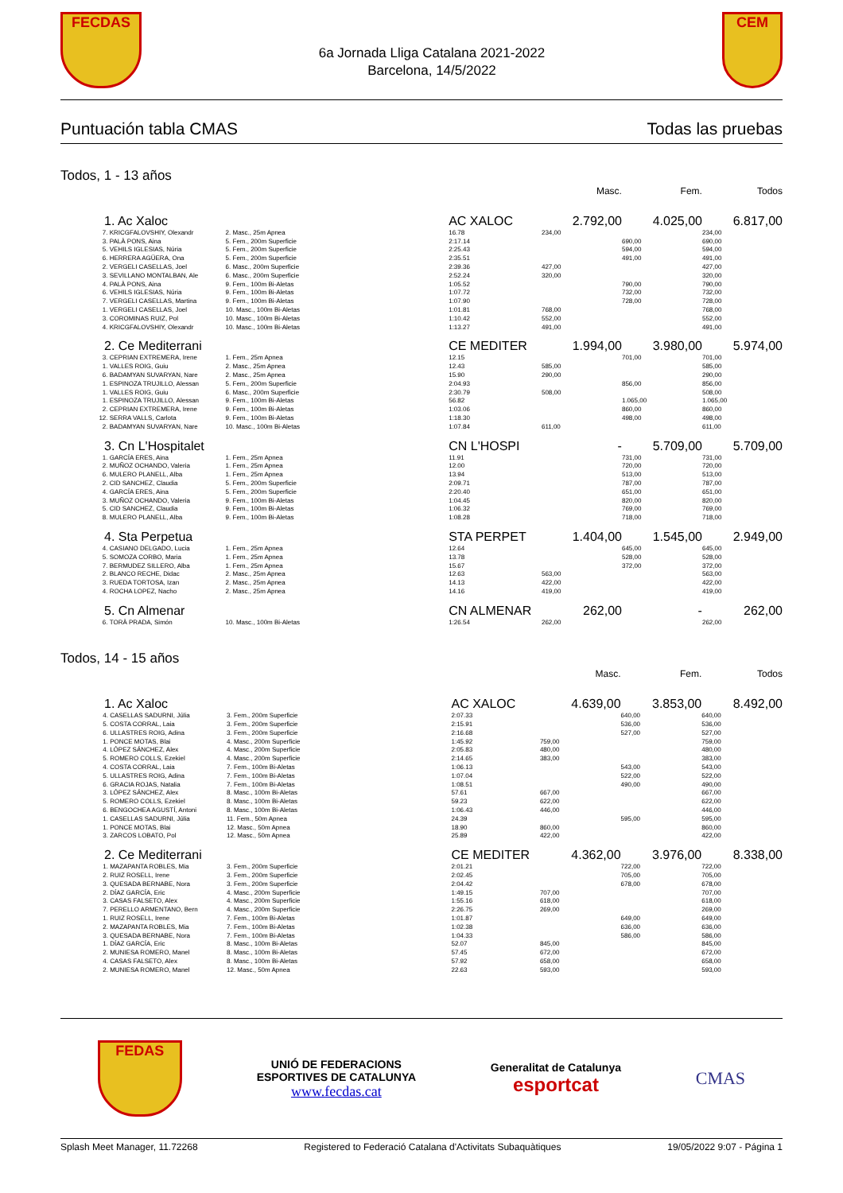FECDAS
6a Jornada Lliga Catalana 2021-2022
Barcelona, 14/5/2022
CEM
Puntuación tabla CMAS Todas las pruebas
Todos, 1 - 13 años
| | | | | Masc. | Fem. | Todos |
| 1. Ac Xaloc | | | AC XALOC | 2.792,00 | 4.025,00 | 6.817,00 |
| 7. | KRICGFALOVSHIY, Olexandr | 2. Masc., 25m Apnea | 16.78 | 234,00 | | 234,00 |
| 3. | PALÀ PONS, Aina | 5. Fem., 200m Superficie | 2:17.14 | | 690,00 | 690,00 |
| 5. | VEHILS IGLESIAS, Núria | 5. Fem., 200m Superficie | 2:25.43 | | 594,00 | 594,00 |
| 6. | HERRERA AGÜERA, Ona | 5. Fem., 200m Superficie | 2:35.51 | | 491,00 | 491,00 |
| 2. | VERGELI CASELLAS, Joel | 6. Masc., 200m Superficie | 2:39.36 | 427,00 | | 427,00 |
| 3. | SEVILLANO MONTALBAN, Ale | 6. Masc., 200m Superficie | 2:52.24 | 320,00 | | 320,00 |
| 4. | PALÀ PONS, Aina | 9. Fem., 100m Bi-Aletas | 1:05.52 | | 790,00 | 790,00 |
| 6. | VEHILS IGLESIAS, Núria | 9. Fem., 100m Bi-Aletas | 1:07.72 | | 732,00 | 732,00 |
| 7. | VERGELI CASELLAS, Martina | 9. Fem., 100m Bi-Aletas | 1:07.90 | | 728,00 | 728,00 |
| 1. | VERGELI CASELLAS, Joel | 10. Masc., 100m Bi-Aletas | 1:01.81 | 768,00 | | 768,00 |
| 3. | COROMINAS RUIZ, Pol | 10. Masc., 100m Bi-Aletas | 1:10.42 | 552,00 | | 552,00 |
| 4. | KRICGFALOVSHIY, Olexandr | 10. Masc., 100m Bi-Aletas | 1:13.27 | 491,00 | | 491,00 |
| 2. Ce Mediterrani | | | CE MEDITER | 1.994,00 | 3.980,00 | 5.974,00 |
| 3. | CEPRIAN EXTREMERA, Irene | 1. Fem., 25m Apnea | 12.15 | | 701,00 | 701,00 |
| 1. | VALLES ROIG, Guiu | 2. Masc., 25m Apnea | 12.43 | 585,00 | | 585,00 |
| 6. | BADAMYAN SUVARYAN, Nare | 2. Masc., 25m Apnea | 15.90 | 290,00 | | 290,00 |
| 1. | ESPINOZA TRUJILLO, Alessan | 5. Fem., 200m Superficie | 2:04.93 | | 856,00 | 856,00 |
| 1. | VALLES ROIG, Guiu | 6. Masc., 200m Superficie | 2:30.79 | 508,00 | | 508,00 |
| 1. | ESPINOZA TRUJILLO, Alessan | 9. Fem., 100m Bi-Aletas | 56.82 | | 1.065,00 | 1.065,00 |
| 2. | CEPRIAN EXTREMERA, Irene | 9. Fem., 100m Bi-Aletas | 1:03.06 | | 860,00 | 860,00 |
| 12. | SERRA VALLS, Carlota | 9. Fem., 100m Bi-Aletas | 1:18.30 | | 498,00 | 498,00 |
| 2. | BADAMYAN SUVARYAN, Nare | 10. Masc., 100m Bi-Aletas | 1:07.84 | 611,00 | | 611,00 |
| 3. Cn L'Hospitalet | | | CN L'HOSPI | - | 5.709,00 | 5.709,00 |
| 1. | GARCÍA ERES, Aina | 1. Fem., 25m Apnea | 11.91 | | 731,00 | 731,00 |
| 2. | MUÑOZ OCHANDO, Valeria | 1. Fem., 25m Apnea | 12.00 | | 720,00 | 720,00 |
| 6. | MULERO PLANELL, Alba | 1. Fem., 25m Apnea | 13.94 | | 513,00 | 513,00 |
| 2. | CID SANCHEZ, Claudia | 5. Fem., 200m Superficie | 2:09.71 | | 787,00 | 787,00 |
| 4. | GARCÍA ERES, Aina | 5. Fem., 200m Superficie | 2:20.40 | | 651,00 | 651,00 |
| 3. | MUÑOZ OCHANDO, Valeria | 9. Fem., 100m Bi-Aletas | 1:04.45 | | 820,00 | 820,00 |
| 5. | CID SANCHEZ, Claudia | 9. Fem., 100m Bi-Aletas | 1:06.32 | | 769,00 | 769,00 |
| 8. | MULERO PLANELL, Alba | 9. Fem., 100m Bi-Aletas | 1:08.28 | | 718,00 | 718,00 |
| 4. Sta Perpetua | | | STA PERPET | 1.404,00 | 1.545,00 | 2.949,00 |
| 4. | CASIANO DELGADO, Lucia | 1. Fem., 25m Apnea | 12.64 | | 645,00 | 645,00 |
| 5. | SOMOZA CORBO, Maria | 1. Fem., 25m Apnea | 13.78 | | 528,00 | 528,00 |
| 7. | BERMUDEZ SILLERO, Alba | 1. Fem., 25m Apnea | 15.67 | | 372,00 | 372,00 |
| 2. | BLANCO RECHE, Didac | 2. Masc., 25m Apnea | 12.63 | 563,00 | | 563,00 |
| 3. | RUEDA TORTOSA, Izan | 2. Masc., 25m Apnea | 14.13 | 422,00 | | 422,00 |
| 4. | ROCHA LOPEZ, Nacho | 2. Masc., 25m Apnea | 14.16 | 419,00 | | 419,00 |
| 5. Cn Almenar | | | CN ALMENAR | 262,00 | - | 262,00 |
| 6. | TORÀ PRADA, Simón | 10. Masc., 100m Bi-Aletas | 1:26.54 | 262,00 | | 262,00 |
Todos, 14 - 15 años
| | | | | Masc. | Fem. | Todos |
| 1. Ac Xaloc | | | AC XALOC | 4.639,00 | 3.853,00 | 8.492,00 |
| 4. | CASELLAS SADURNI, Júlia | 3. Fem., 200m Superficie | 2:07.33 | | 640,00 | 640,00 |
| 5. | COSTA CORRAL, Laia | 3. Fem., 200m Superficie | 2:15.91 | | 536,00 | 536,00 |
| 6. | ULLASTRES ROIG, Adina | 3. Fem., 200m Superficie | 2:16.68 | | 527,00 | 527,00 |
| 1. | PONCE MOTAS, Blai | 4. Masc., 200m Superficie | 1:45.92 | 759,00 | | 759,00 |
| 4. | LÓPEZ SÁNCHEZ, Alex | 4. Masc., 200m Superficie | 2:05.83 | 480,00 | | 480,00 |
| 5. | ROMERO COLLS, Ezekiel | 4. Masc., 200m Superficie | 2:14.65 | 383,00 | | 383,00 |
| 4. | COSTA CORRAL, Laia | 7. Fem., 100m Bi-Aletas | 1:06.13 | | 543,00 | 543,00 |
| 5. | ULLASTRES ROIG, Adina | 7. Fem., 100m Bi-Aletas | 1:07.04 | | 522,00 | 522,00 |
| 6. | GRACIA ROJAS, Natalia | 7. Fem., 100m Bi-Aletas | 1:08.51 | | 490,00 | 490,00 |
| 3. | LÓPEZ SÁNCHEZ, Alex | 8. Masc., 100m Bi-Aletas | 57.61 | 667,00 | | 667,00 |
| 5. | ROMERO COLLS, Ezekiel | 8. Masc., 100m Bi-Aletas | 59.23 | 622,00 | | 622,00 |
| 6. | BENGOCHEA AGUSTÍ, Antoni | 8. Masc., 100m Bi-Aletas | 1:06.43 | 446,00 | | 446,00 |
| 1. | CASELLAS SADURNI, Júlia | 11. Fem., 50m Apnea | 24.39 | | 595,00 | 595,00 |
| 1. | PONCE MOTAS, Blai | 12. Masc., 50m Apnea | 18.90 | 860,00 | | 860,00 |
| 3. | ZARCOS LOBATO, Pol | 12. Masc., 50m Apnea | 25.89 | 422,00 | | 422,00 |
| 2. Ce Mediterrani | | | CE MEDITER | 4.362,00 | 3.976,00 | 8.338,00 |
| 1. | MAZAPANTA ROBLES, Mia | 3. Fem., 200m Superficie | 2:01.21 | | 722,00 | 722,00 |
| 2. | RUIZ ROSELL, Irene | 3. Fem., 200m Superficie | 2:02.45 | | 705,00 | 705,00 |
| 3. | QUESADA BERNABE, Nora | 3. Fem., 200m Superficie | 2:04.42 | | 678,00 | 678,00 |
| 2. | DÍAZ GARCÍA, Eric | 4. Masc., 200m Superficie | 1:49.15 | 707,00 | | 707,00 |
| 3. | CASAS FALSETO, Alex | 4. Masc., 200m Superficie | 1:55.16 | 618,00 | | 618,00 |
| 7. | PERELLO ARMENTANO, Bern | 4. Masc., 200m Superficie | 2:26.75 | 269,00 | | 269,00 |
| 1. | RUIZ ROSELL, Irene | 7. Fem., 100m Bi-Aletas | 1:01.87 | | 649,00 | 649,00 |
| 2. | MAZAPANTA ROBLES, Mia | 7. Fem., 100m Bi-Aletas | 1:02.38 | | 636,00 | 636,00 |
| 3. | QUESADA BERNABE, Nora | 7. Fem., 100m Bi-Aletas | 1:04.33 | | 586,00 | 586,00 |
| 1. | DÍAZ GARCÍA, Eric | 8. Masc., 100m Bi-Aletas | 52.07 | 845,00 | | 845,00 |
| 2. | MUNIESA ROMERO, Manel | 8. Masc., 100m Bi-Aletas | 57.45 | 672,00 | | 672,00 |
| 4. | CASAS FALSETO, Alex | 8. Masc., 100m Bi-Aletas | 57.92 | 658,00 | | 658,00 |
| 2. | MUNIESA ROMERO, Manel | 12. Masc., 50m Apnea | 22.63 | 593,00 | | 593,00 |
FEDAS
UNIÓ DE FEDERACIONS
ESPORTIVES DE CATALUNYA
www.fecdas.cat
Generalitat de Catalunya
esportcat
CMAS
Splash Meet Manager, 11.72268 Registered to Federació Catalana d'Activitats Subaquàtiques 19/05/2022 9:07 - Página 1